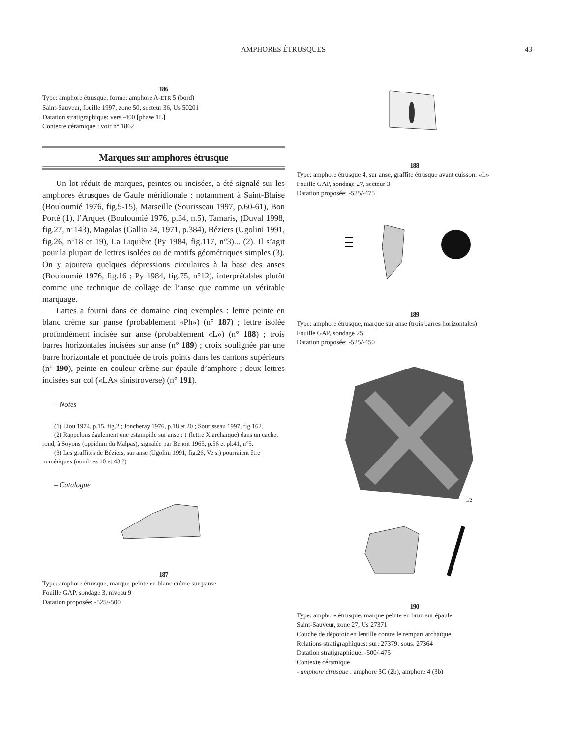AMPHORES ÉTRUSQUES 43
186
Type: amphore étrusque, forme: amphore A-ETR 5 (bord)
Saint-Sauveur, fouille 1997, zone 50, secteur 36, Us 50201
Datation stratigraphique: vers -400 [phase 1L]
Contexte céramique : voir n° 1862
Marques sur amphores étrusque
Un lot réduit de marques, peintes ou incisées, a été signalé sur les amphores étrusques de Gaule méridionale : notamment à Saint-Blaise (Bouloumié 1976, fig.9-15), Marseille (Sourisseau 1997, p.60-61), Bon Porté (1), l’Arquet (Bouloumié 1976, p.34, n.5), Tamaris, (Duval 1998, fig.27, n°143), Magalas (Gallia 24, 1971, p.384), Béziers (Ugolini 1991, fig.26, n°18 et 19), La Liquière (Py 1984, fig.117, n°3)... (2). Il s’agit pour la plupart de lettres isolées ou de motifs géométriques simples (3). On y ajoutera quelques dépressions circulaires à la base des anses (Bouloumié 1976, fig.16 ; Py 1984, fig.75, n°12), interprétables plutôt comme une technique de collage de l’anse que comme un véritable marquage.
Lattes a fourni dans ce domaine cinq exemples : lettre peinte en blanc crème sur panse (probablement «Ph») (n° 187) ; lettre isolée profondément incisée sur anse (probablement «L») (n° 188) ; trois barres horizontales incisées sur anse (n° 189) ; croix soulignée par une barre horizontale et ponctuée de trois points dans les cantons supérieurs (n° 190), peinte en couleur crème sur épaule d’amphore ; deux lettres incisées sur col («LA» sinistroverse) (n° 191).
– Notes
(1) Liou 1974, p.15, fig.2 ; Joncheray 1976, p.18 et 20 ; Sourisseau 1997, fig.162.
(2) Rappelons également une estampille sur anse : ↓ (lettre X archaïque) dans un cachet rond, à Soyons (oppidum du Malpas), signalée par Benoit 1965, p.56 et pl.41, n°5.
(3) Les graffites de Béziers, sur anse (Ugolini 1991, fig.26, Ve s.) pourraient être numériques (nombres 10 et 43 ?)
– Catalogue
187
Type: amphore étrusque, marque-peinte en blanc crème sur panse
Fouille GAP, sondage 3, niveau 9
Datation proposée: -525/-500
188
Type: amphore étrusque 4, sur anse, graffite étrusque avant cuisson: «L»
Fouille GAP, sondage 27, secteur 3
Datation proposée: -525/-475
189
Type: amphore étrusque, marque sur anse (trois barres horizontales)
Fouille GAP, sondage 25
Datation proposée: -525/-450
1/2
190
Type: amphore étrusque, marque peinte en brun sur épaule
Saint-Sauveur, zone 27, Us 27371
Couche de dépotoir en lentille contre le rempart archaïque
Relations stratigraphiques: sur: 27379; sous: 27364
Datation stratigraphique: -500/-475
Contexte céramique
- amphore étrusque : amphore 3C (2b), amphore 4 (3b)